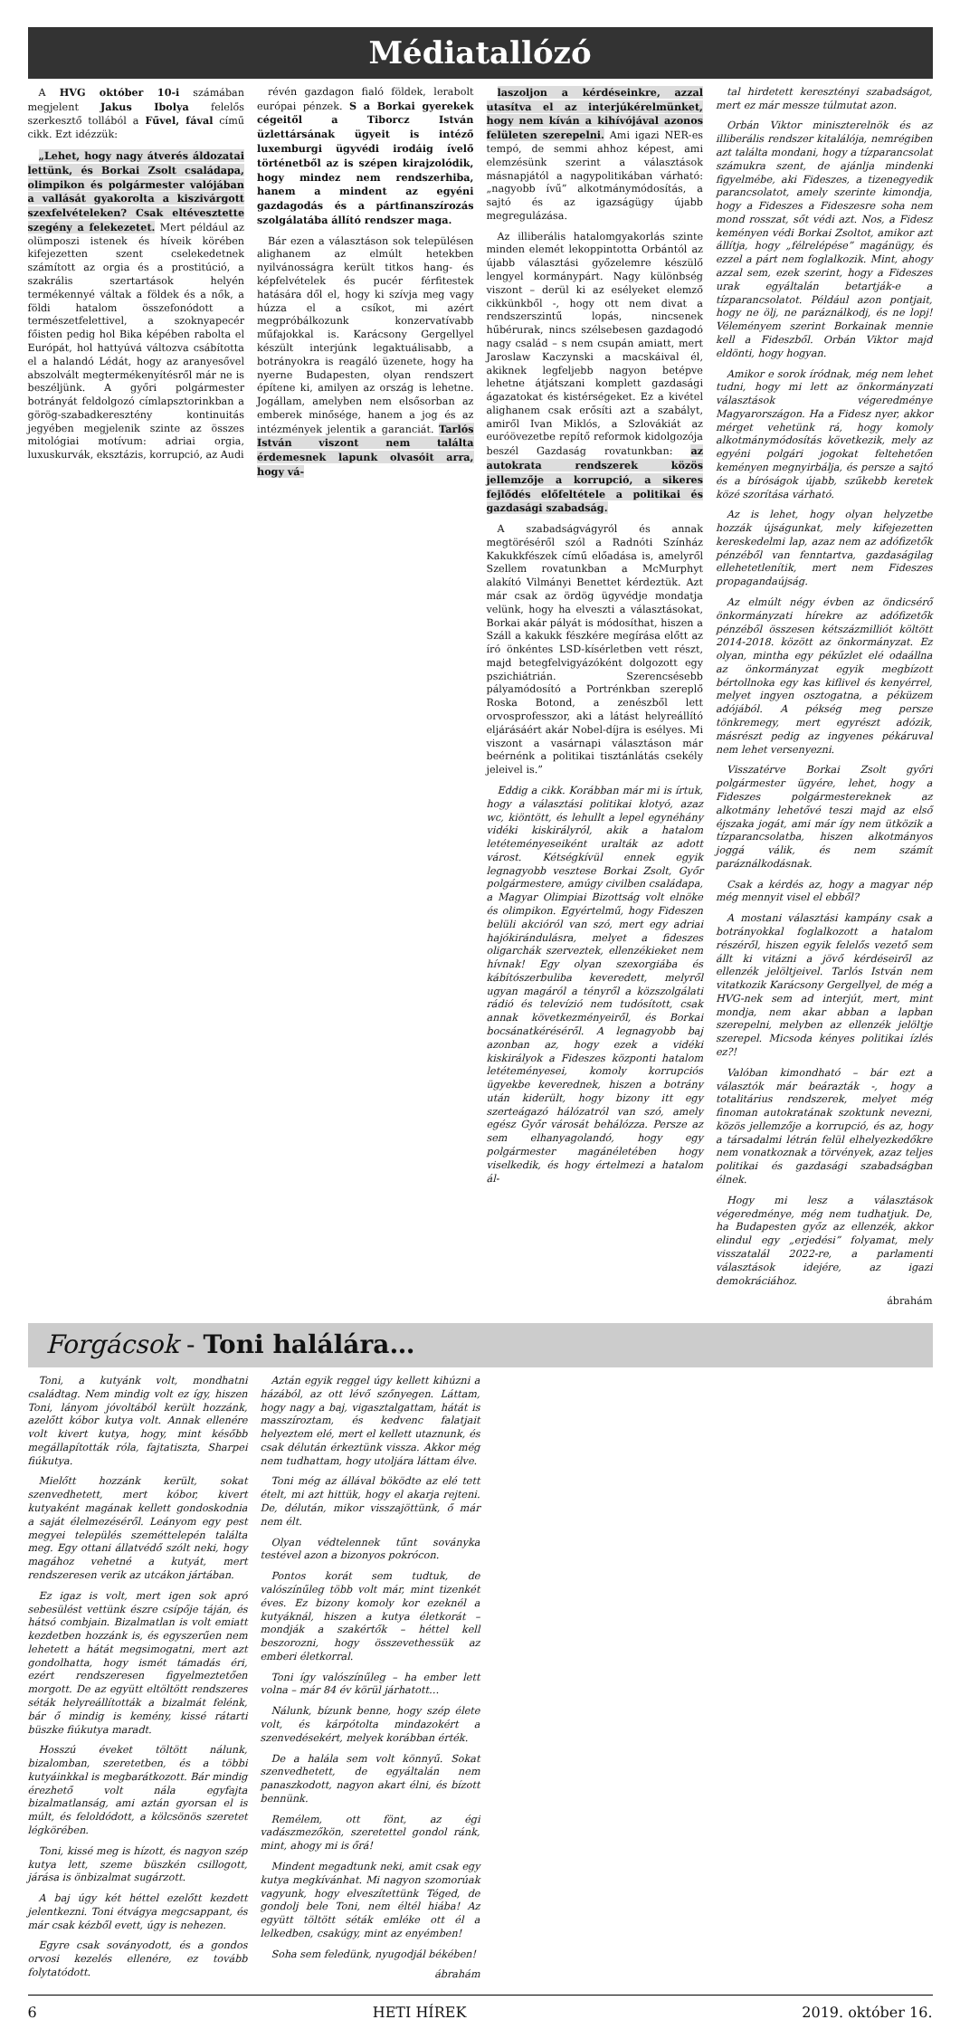Médiatallózó
A HVG október 10-i számában megjelent Jakus Ibolya felelős szerkesztő tollából a Fűvel, fával című cikk. Ezt idézzük:
„Lehet, hogy nagy átverés áldozatai lettünk, és Borkai Zsolt családapa, olimpikon és polgármester valójában a vallását gyakorolta a kiszivárgott szexfelvételeken? Csak eltévesztette szegény a felekezetet. Mert például az olümposzi istenek és híveik körében kifejezetten szent cselekedetnek számított az orgia és a prostitúció, a szakrális szertartások helyén termékennyé váltak a földek és a nők, a földi hatalom összefonódott a természetfelettivel, a szoknyapecér főisten pedig hol Bika képében rabolta el Európát, hol hattyúvá változva csábította el a halandó Lédát, hogy az aranyesővel abszolvált megtermékenyítésről már ne is beszéljünk. A győri polgármester botrányát feldolgozó címlapsztorinkban a görög-szabadkeresztény kontinuitás jegyében megjelenik szinte az összes mitológiai motívum: adriai orgia, luxuskurvák, eksztázis, korrupció, az Audi
révén gazdagon fialó földek, lerabolt európai pénzek. S a Borkai gyerekek cégeitől a Tiborcz István üzlettársának ügyeit is intéző luxemburgi ügyvédi irodáig ívelő történetből az is szépen kirajzolódik, hogy mindez nem rendszerhiba, hanem a mindent az egyéni gazdagodás és a pártfinanszírozás szolgálatába állító rendszer maga.
Bár ezen a választáson sok településen alighanem az elmúlt hetekben nyilvánosságra került titkos hang- és képfelvételek és pucér férfitestek hatására dől el, hogy ki szívja meg vagy húzza el a csíkot, mi azért megpróbálkozunk konzervatívabb műfajokkal is. Karácsony Gergellyel készült interjúnk legaktuálisabb, a botrányokra is reagáló üzenete, hogy ha nyerne Budapesten, olyan rendszert építene ki, amilyen az ország is lehetne. Jogállam, amelyben nem elsősorban az emberek minősége, hanem a jog és az intézmények jelentik a garanciát. Tarlós István viszont nem találta érdemesnek lapunk olvasóit arra, hogy vá-
laszoljon a kérdéseinkre, azzal utasítva el az interjúkérelmünket, hogy nem kíván a kihívójával azonos felületen szerepelni. Ami igazi NER-es tempó, de semmi ahhoz képest, ami elemzésünk szerint a választások másnapjától a nagypolitikában várható: „nagyobb ívű” alkotmánymódosítás, a sajtó és az igazságügy újabb megregulázása.
Az illiberális hatalomgyakorlás szinte minden elemét lekoppintotta Orbántól az újabb választási győzelemre készülő lengyel kormánypárt. Nagy különbség viszont – derül ki az esélyeket elemző cikkünkből -, hogy ott nem divat a rendszerszintű lopás, nincsenek hűbérurak, nincs szélsebesen gazdagodó nagy család – s nem csupán amiatt, mert Jaroslaw Kaczynski a macskáival él, akiknek legfeljebb nagyon betépve lehetne átjátszani komplett gazdasági ágazatokat és kistérségeket. Ez a kivétel alighanem csak erősíti azt a szabályt, amiről Ivan Miklós, a Szlovákiát az euróövezetbe repítő reformok kidolgozója beszél Gazdaság rovatunkban: az autokrata rendszerek közös jellemzője a korrupció, a sikeres fejlődés előfeltétele a politikai és gazdasági szabadság.
A szabadságvágyról és annak megtöréséről szól a Radnóti Színház Kakukkfészek című előadása is, amelyről Szellem rovatunkban a McMurphyt alakító Vilmányi Benettet kérdeztük. Azt már csak az ördög ügyvédje mondatja velünk, hogy ha elveszti a választásokat, Borkai akár pályát is módosíthat, hiszen a Száll a kakukk fészkére megírása előtt az író önkéntes LSD-kísérletben vett részt, majd betegfelvigyázóként dolgozott egy pszichiátrián. Szerencsésebb pályamódosító a Portrénkban szereplő Roska Botond, a zenészből lett orvosprofesszor, aki a látást helyreállító eljárásáért akár Nobel-díjra is esélyes. Mi viszont a vasárnapi választáson már beérnénk a politikai tisztánlátás csekély jeleivel is.”
Eddig a cikk. Korábban már mi is írtuk, hogy a választási politikai klotyó, azaz wc, kiöntött, és lehullt a lepel egynéhány vidéki kiskirályról, akik a hatalom letéteményeseiként uralták az adott várost. Kétségkívül ennek egyik legnagyobb vesztese Borkai Zsolt, Győr polgármestere, amúgy civilben családapa, a Magyar Olimpiai Bizottság volt elnöke és olimpikon. Egyértelmű, hogy Fideszen belüli akcióról van szó, mert egy adriai hajókirándulásra, melyet a fideszes oligarchák szerveztek, ellenzékieket nem hívnak! Egy olyan szexorgiába és kábítószerbuliba keveredett, melyről ugyan magáról a tényről a közszolgálati rádió és televízió nem tudósított, csak annak következményeiről, és Borkai bocsánatkéréséről. A legnagyobb baj azonban az, hogy ezek a vidéki kiskirályok a Fideszes központi hatalom letéteményesei, komoly korrupciós ügyekbe keverednek, hiszen a botrány után kiderült, hogy bizony itt egy szerteágazó hálózatról van szó, amely egész Győr városát behálózza. Persze az sem elhanyagolandó, hogy egy polgármester magánéletében hogy viselkedik, és hogy értelmezi a hatalom ál-
tal hirdetett keresztényi szabadságot, mert ez már messze túlmutat azon.
Orbán Viktor miniszterelnök és az illiberális rendszer kitalálója, nemrégiben azt találta mondani, hogy a tízparancsolat számukra szent, de ajánlja mindenki figyelmébe, aki Fideszes, a tizenegyedik parancsolatot, amely szerinte kimondja, hogy a Fideszes a Fideszesre soha nem mond rosszat, sőt védi azt. Nos, a Fidesz keményen védi Borkai Zsoltot, amikor azt állítja, hogy „félrelépése” magánügy, és ezzel a párt nem foglalkozik. Mint, ahogy azzal sem, ezek szerint, hogy a Fideszes urak egyáltalán betartják-e a tízparancsolatot. Például azon pontjait, hogy ne ölj, ne paráználkodj, és ne lopj! Véleményem szerint Borkainak mennie kell a Fideszből. Orbán Viktor majd eldönti, hogy hogyan.
Amikor e sorok íródnak, még nem lehet tudni, hogy mi lett az önkormányzati választások végeredménye Magyarországon. Ha a Fidesz nyer, akkor mérget vehetünk rá, hogy komoly alkotmánymódosítás következik, mely az egyéni polgári jogokat feltehetően keményen megnyirbálja, és persze a sajtó és a bíróságok újabb, szűkebb keretek közé szorítása várható.
Az is lehet, hogy olyan helyzetbe hozzák újságunkat, mely kifejezetten kereskedelmi lap, azaz nem az adófizetők pénzéből van fenntartva, gazdaságilag ellehetetlenítik, mert nem Fideszes propagandaújság.
Az elmúlt négy évben az öndicsérő önkormányzati hírekre az adófizetők pénzéből összesen kétszázmilliót költött 2014-2018. között az önkormányzat. Ez olyan, mintha egy pékűzlet elé odaállna az önkormányzat egyik megbízott bértollnoka egy kas kiflivel és kenyérrel, melyet ingyen osztogatna, a péküzem adójából. A pékség meg persze tönkremegy, mert egyrészt adózik, másrészt pedig az ingyenes pékáruval nem lehet versenyezni.
Visszatérve Borkai Zsolt győri polgármester ügyére, lehet, hogy a Fideszes polgármestereknek az alkotmány lehetővé teszi majd az első éjszaka jogát, ami már így nem ütközik a tízparancsolatba, hiszen alkotmányos joggá válik, és nem számít paráználkodásnak.
Csak a kérdés az, hogy a magyar nép még mennyit visel el ebből?
A mostani választási kampány csak a botrányokkal foglalkozott a hatalom részéről, hiszen egyik felelős vezető sem állt ki vitázni a jövő kérdéseiről az ellenzék jelöltjeivel. Tarlós István nem vitatkozik Karácsony Gergellyel, de még a HVG-nek sem ad interjút, mert, mint mondja, nem akar abban a lapban szerepelni, melyben az ellenzék jelöltje szerepel. Micsoda kényes politikai ízlés ez?!
Valóban kimondható – bár ezt a választók már beárazták -, hogy a totalitárius rendszerek, melyet még finoman autokratának szoktunk nevezni, közös jellemzője a korrupció, és az, hogy a társadalmi létrán felül elhelyezkedőkre nem vonatkoznak a törvények, azaz teljes politikai és gazdasági szabadságban élnek.
Hogy mi lesz a választások végeredménye, még nem tudhatjuk. De, ha Budapesten győz az ellenzék, akkor elindul egy „erjedési” folyamat, mely visszatalál 2022-re, a parlamenti választások idejére, az igazi demokráciához.
ábrahám
Forgácsok - Toni halálára…
Toni, a kutyánk volt, mondhatni családtag. Nem mindig volt ez így, hiszen Toni, lányom jóvoltából került hozzánk, azelőtt kóbor kutya volt. Annak ellenére volt kivert kutya, hogy, mint később megállapították róla, fajtatiszta, Sharpei fiúkutya.
Mielőtt hozzánk került, sokat szenvedhetett, mert kóbor, kivert kutyaként magának kellett gondoskodnia a saját élelmezéséről. Leányom egy pest megyei település szeméttelepén találta meg. Egy ottani állatvédő szólt neki, hogy magához vehetné a kutyát, mert rendszeresen verik az utcákon jártában.
Ez igaz is volt, mert igen sok apró sebesülést vettünk észre csípője táján, és hátsó combjain. Bizalmatlan is volt emiatt kezdetben hozzánk is, és egyszerűen nem lehetett a hátát megsimogatni, mert azt gondolhatta, hogy ismét támadás éri, ezért rendszeresen figyelmeztetően morgott. De az együtt eltöltött rendszeres séták helyreállították a bizalmát felénk, bár ő mindig is kemény, kissé rátarti büszke fiúkutya maradt.
Hosszú éveket töltött nálunk, bizalomban, szeretetben, és a többi kutyáinkkal is megbarátkozott. Bár mindig érezhető volt nála egyfajta bizalmatlanság, ami aztán gyorsan el is múlt, és feloldódott, a kölcsönös szeretet légkörében.
Toni, kissé meg is hízott, és nagyon szép kutya lett, szeme büszkén csillogott, járása is önbizalmat sugárzott.
A baj úgy két héttel ezelőtt kezdett jelentkezni. Toni étvágya megcsappant, és már csak kézből evett, úgy is nehezen.
Egyre csak soványodott, és a gondos orvosi kezelés ellenére, ez tovább folytatódott.
Aztán egyik reggel úgy kellett kihúzni a házából, az ott lévő szőnyegen. Láttam, hogy nagy a baj, vigasztalgattam, hátát is masszíroztam, és kedvenc falatjait helyeztem elé, mert el kellett utaznunk, és csak délután érkeztünk vissza. Akkor még nem tudhattam, hogy utoljára láttam élve.
Toni még az állával böködte az elé tett ételt, mi azt hittük, hogy el akarja rejteni. De, délután, mikor visszajöttünk, ő már nem élt.
Olyan védtelennek tűnt soványka testével azon a bizonyos pokrócon.
Pontos korát sem tudtuk, de valószínűleg több volt már, mint tizenkét éves. Ez bizony komoly kor ezeknél a kutyáknál, hiszen a kutya életkorát – mondják a szakértők – héttel kell beszorozni, hogy összevethessük az emberi életkorral.
Toni így valószínűleg – ha ember lett volna – már 84 év körül járhatott…
Nálunk, bízunk benne, hogy szép élete volt, és kárpótolta mindazokért a szenvedésekért, melyek korábban érték.
De a halála sem volt könnyű. Sokat szenvedhetett, de egyáltalán nem panaszkodott, nagyon akart élni, és bízott bennünk.
Remélem, ott fönt, az égi vadászmezőkön, szeretettel gondol ránk, mint, ahogy mi is őrá!
Mindent megadtunk neki, amit csak egy kutya megkívánhat. Mi nagyon szomorúak vagyunk, hogy elveszítettünk Téged, de gondolj bele Toni, nem éltél hiába! Az együtt töltött séták emléke ott él a lelkedben, csakúgy, mint az enyémben!
Soha sem feledünk, nyugodjál békében!
ábrahám
6 HETI HÍREK 2019. október 16.